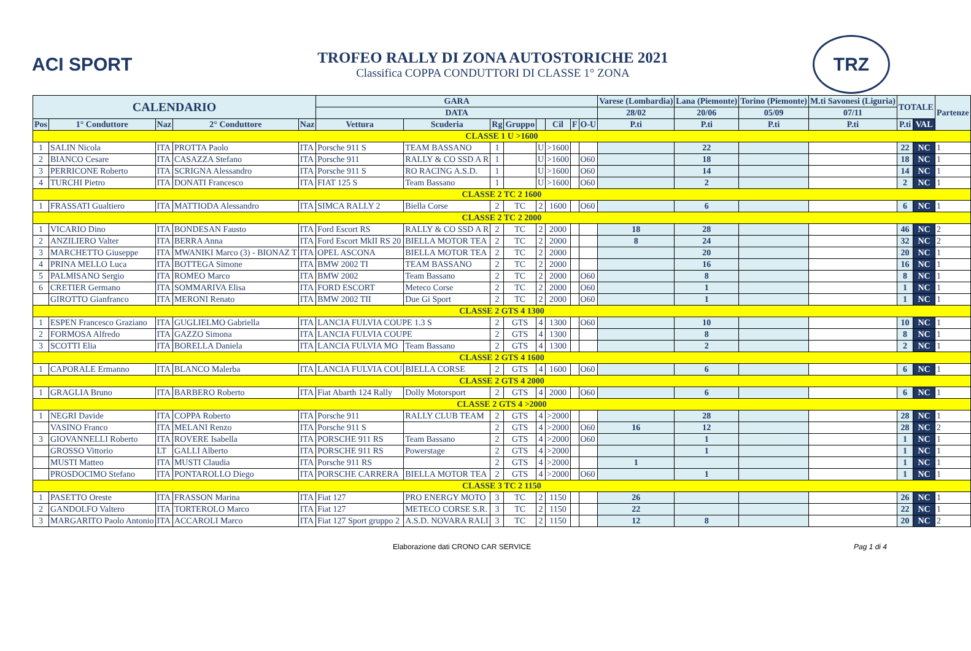ACI SPORT
TROFEO RALLY DI ZONA AUTOSTORICHE 2021
Classifica COPPA CONDUTTORI DI CLASSE 1° ZONA
TRZ
| CALENDARIO | | | | | GARA | | | | | | | | Varese (Lombardia) | Lana (Piemonte) | Torino (Piemonte) | M.ti Savonesi (Liguria) | TOTALE | | Partenze |
| --- | --- | --- | --- | --- | --- | --- | --- | --- | --- | --- | --- | --- | --- | --- | --- | --- | --- | --- | --- |
| | | | | | DATA | | | | | | | | 28/02 | 20/06 | 05/09 | 07/11 | | | |
| Pos | 1° Conduttore | Naz | 2° Conduttore | Naz | Vettura | Scuderia | Rg | Gruppo | | Cil | F | O-U | P.ti | P.ti | P.ti | P.ti | P.ti | VAL | |
| CLASSE 1 U >1600 | | | | | | | | | | | | | | | | | | | |
| 1 | SALIN Nicola | ITA | PROTTA Paolo | ITA | Porsche 911 S | TEAM BASSANO | 1 | | U | >1600 | | | | 22 | | | 22 | NC | 1 |
| 2 | BIANCO Cesare | ITA | CASAZZA Stefano | ITA | Porsche 911 | RALLY & CO SSD A R | 1 | | U | >1600 | | O60 | | 18 | | | 18 | NC | 1 |
| 3 | PERRICONE Roberto | ITA | SCRIGNA Alessandro | ITA | Porsche 911 S | RO RACING A.S.D. | 1 | | U | >1600 | | O60 | | 14 | | | 14 | NC | 1 |
| 4 | TURCHI Pietro | ITA | DONATI Francesco | ITA | FIAT 125 S | Team Bassano | 1 | | U | >1600 | | O60 | | 2 | | | 2 | NC | 1 |
| CLASSE 2 TC 2 1600 | | | | | | | | | | | | | | | | | | | |
| 1 | FRASSATI Gualtiero | ITA | MATTIODA Alessandro | ITA | SIMCA RALLY 2 | Biella Corse | 2 | TC | 2 | 1600 | | O60 | | 6 | | | 6 | NC | 1 |
| CLASSE 2 TC 2 2000 | | | | | | | | | | | | | | | | | | | |
| 1 | VICARIO Dino | ITA | BONDESAN Fausto | ITA | Ford Escort RS | RALLY & CO SSD A R | 2 | TC | 2 | 2000 | | | 18 | 28 | | | 46 | NC | 2 |
| 2 | ANZILIERO Valter | ITA | BERRA Anna | ITA | Ford Escort MkII RS 20 | BIELLA MOTOR TEA | 2 | TC | 2 | 2000 | | | 8 | 24 | | | 32 | NC | 2 |
| 3 | MARCHETTO Giuseppe | ITA | MWANIKI Marco (3) - BIONAZ T | ITA | OPEL ASCONA | BIELLA MOTOR TEA | 2 | TC | 2 | 2000 | | | | 20 | | | 20 | NC | 1 |
| 4 | PRINA MELLO Luca | ITA | BOTTEGA Simone | ITA | BMW 2002 TI | TEAM BASSANO | 2 | TC | 2 | 2000 | | | | 16 | | | 16 | NC | 1 |
| 5 | PALMISANO Sergio | ITA | ROMEO Marco | ITA | BMW 2002 | Team Bassano | 2 | TC | 2 | 2000 | | O60 | | 8 | | | 8 | NC | 1 |
| 6 | CRETIER Germano | ITA | SOMMARIVA Elisa | ITA | FORD ESCORT | Meteco Corse | 2 | TC | 2 | 2000 | | O60 | | 1 | | | 1 | NC | 1 |
| | GIROTTO Gianfranco | ITA | MERONI Renato | ITA | BMW 2002 TII | Due Gi Sport | 2 | TC | 2 | 2000 | | O60 | | 1 | | | 1 | NC | 1 |
| CLASSE 2 GTS 4 1300 | | | | | | | | | | | | | | | | | | | |
| 1 | ESPEN Francesco Graziano | ITA | GUGLIELMO Gabriella | ITA | LANCIA FULVIA COUPE 1.3 S | | 2 | GTS | 4 | 1300 | | O60 | | 10 | | | 10 | NC | 1 |
| 2 | FORMOSA Alfredo | ITA | GAZZO Simona | ITA | LANCIA FULVIA COUPE | | 2 | GTS | 4 | 1300 | | | | 8 | | | 8 | NC | 1 |
| 3 | SCOTTI Elia | ITA | BORELLA Daniela | ITA | LANCIA FULVIA MO | Team Bassano | 2 | GTS | 4 | 1300 | | | | 2 | | | 2 | NC | 1 |
| CLASSE 2 GTS 4 1600 | | | | | | | | | | | | | | | | | | | |
| 1 | CAPORALE Ermanno | ITA | BLANCO Malerba | ITA | LANCIA FULVIA COU | BIELLA CORSE | 2 | GTS | 4 | 1600 | | O60 | | 6 | | | 6 | NC | 1 |
| CLASSE 2 GTS 4 2000 | | | | | | | | | | | | | | | | | | | |
| 1 | GRAGLIA Bruno | ITA | BARBERO Roberto | ITA | Fiat Abarth 124 Rally | Dolly Motorsport | 2 | GTS | 4 | 2000 | | O60 | | 6 | | | 6 | NC | 1 |
| CLASSE 2 GTS 4 >2000 | | | | | | | | | | | | | | | | | | | |
| 1 | NEGRI Davide | ITA | COPPA Roberto | ITA | Porsche 911 | RALLY CLUB TEAM | 2 | GTS | 4 | >2000 | | | | 28 | | | 28 | NC | 1 |
| | VASINO Franco | ITA | MELANI Renzo | ITA | Porsche 911 S | | 2 | GTS | 4 | >2000 | | O60 | 16 | 12 | | | 28 | NC | 2 |
| 3 | GIOVANNELLI Roberto | ITA | ROVERE Isabella | ITA | PORSCHE 911 RS | Team Bassano | 2 | GTS | 4 | >2000 | | O60 | | 1 | | | 1 | NC | 1 |
| | GROSSO Vittorio | LT | GALLI Alberto | ITA | PORSCHE 911 RS | Powerstage | 2 | GTS | 4 | >2000 | | | | 1 | | | 1 | NC | 1 |
| | MUSTI Matteo | ITA | MUSTI Claudia | ITA | Porsche 911 RS | | 2 | GTS | 4 | >2000 | | | 1 | | | | 1 | NC | 1 |
| | PROSDOCIMO Stefano | ITA | PONTAROLLO Diego | ITA | PORSCHE CARRERA | BIELLA MOTOR TEA | 2 | GTS | 4 | >2000 | | O60 | | 1 | | | 1 | NC | 1 |
| CLASSE 3 TC 2 1150 | | | | | | | | | | | | | | | | | | | |
| 1 | PASETTO Oreste | ITA | FRASSON Marina | ITA | Fiat 127 | PRO ENERGY MOTO | 3 | TC | 2 | 1150 | | | 26 | | | | 26 | NC | 1 |
| 2 | GANDOLFO Valtero | ITA | TORTEROLO Marco | ITA | Fiat 127 | METECO CORSE S.R. | 3 | TC | 2 | 1150 | | | 22 | | | | 22 | NC | 1 |
| 3 | MARGARITO Paolo Antonio | ITA | ACCAROLI Marco | ITA | Fiat 127 Sport gruppo 2 | A.S.D. NOVARA RALI | 3 | TC | 2 | 1150 | | | 12 | 8 | | | 20 | NC | 2 |
Elaborazione dati CRONO CAR SERVICE Pag 1 di 4